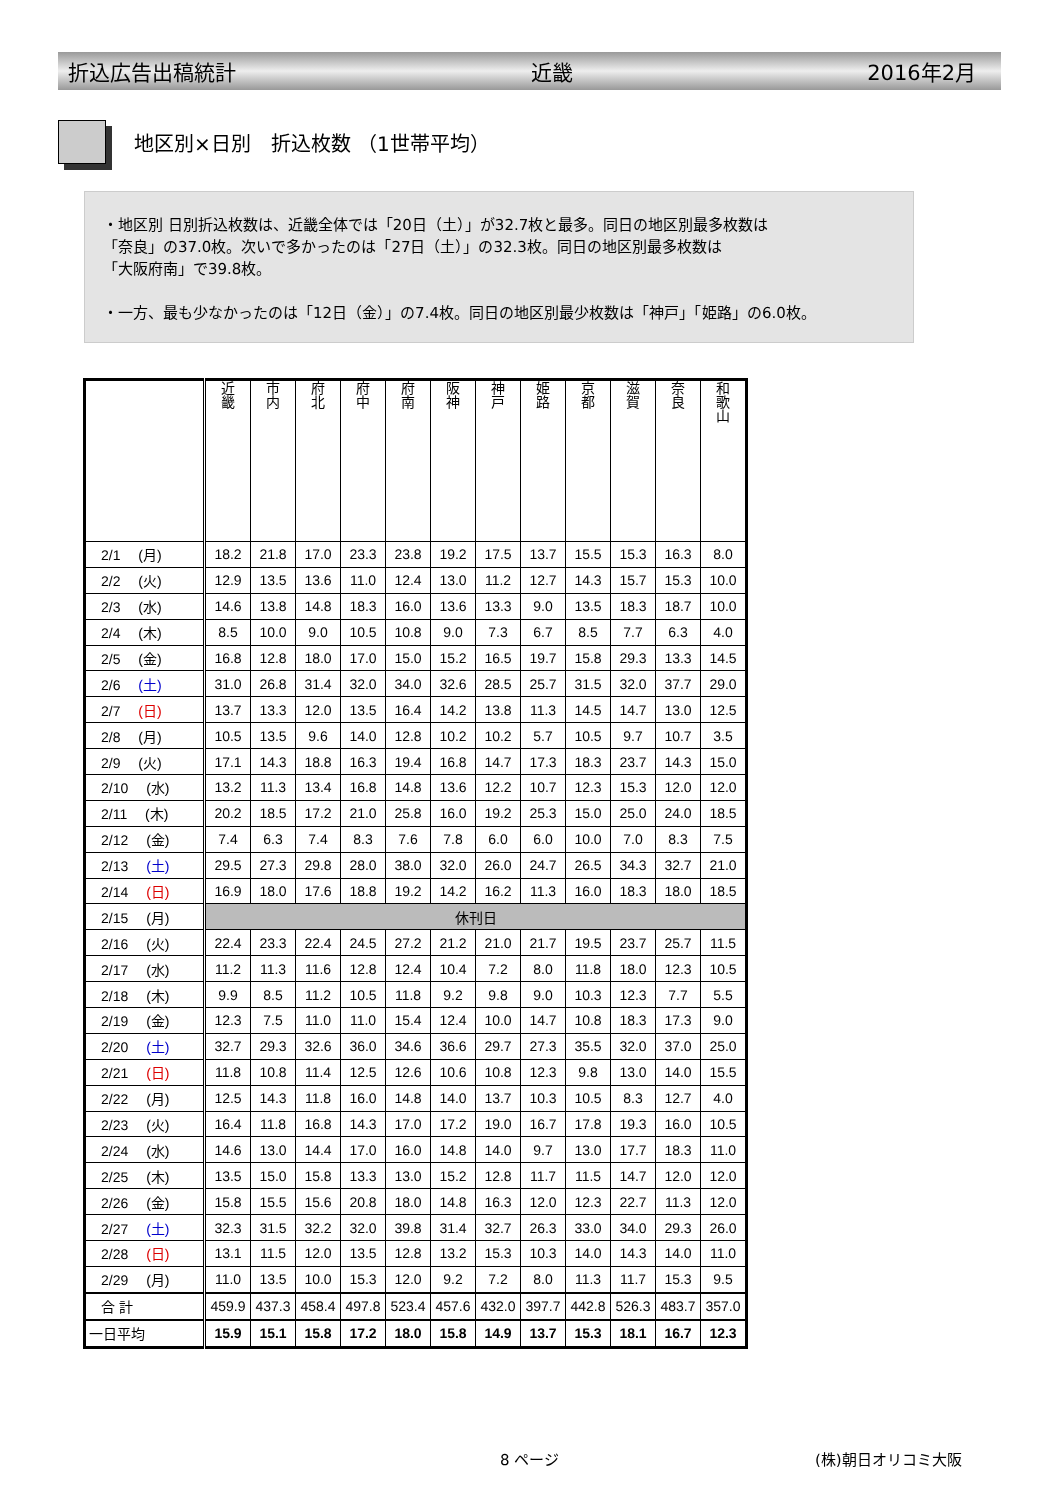折込広告出稿統計 近畿 2016年2月
地区別×日別　折込枚数 （1世帯平均）
・地区別 日別折込枚数は、近畿全体では「20日（土）」が32.7枚と最多。同日の地区別最多枚数は
「奈良」の37.0枚。次いで多かったのは「27日（土）」の32.3枚。同日の地区別最多枚数は
「大阪府南」で39.8枚。
・一方、最も少なかったのは「12日（金）」の7.4枚。同日の地区別最少枚数は「神戸」「姫路」の6.0枚。
| | 近 畿 | 市 内 | 府 北 | 府 中 | 府 南 | 阪 神 | 神 戸 | 姫 路 | 京 都 | 滋 賀 | 奈 良 | 和 歌 山 |
| --- | --- | --- | --- | --- | --- | --- | --- | --- | --- | --- | --- | --- |
| 2/1 (月) | 18.2 | 21.8 | 17.0 | 23.3 | 23.8 | 19.2 | 17.5 | 13.7 | 15.5 | 15.3 | 16.3 | 8.0 |
| 2/2 (火) | 12.9 | 13.5 | 13.6 | 11.0 | 12.4 | 13.0 | 11.2 | 12.7 | 14.3 | 15.7 | 15.3 | 10.0 |
| 2/3 (水) | 14.6 | 13.8 | 14.8 | 18.3 | 16.0 | 13.6 | 13.3 | 9.0 | 13.5 | 18.3 | 18.7 | 10.0 |
| 2/4 (木) | 8.5 | 10.0 | 9.0 | 10.5 | 10.8 | 9.0 | 7.3 | 6.7 | 8.5 | 7.7 | 6.3 | 4.0 |
| 2/5 (金) | 16.8 | 12.8 | 18.0 | 17.0 | 15.0 | 15.2 | 16.5 | 19.7 | 15.8 | 29.3 | 13.3 | 14.5 |
| 2/6 (土) | 31.0 | 26.8 | 31.4 | 32.0 | 34.0 | 32.6 | 28.5 | 25.7 | 31.5 | 32.0 | 37.7 | 29.0 |
| 2/7 (日) | 13.7 | 13.3 | 12.0 | 13.5 | 16.4 | 14.2 | 13.8 | 11.3 | 14.5 | 14.7 | 13.0 | 12.5 |
| 2/8 (月) | 10.5 | 13.5 | 9.6 | 14.0 | 12.8 | 10.2 | 10.2 | 5.7 | 10.5 | 9.7 | 10.7 | 3.5 |
| 2/9 (火) | 17.1 | 14.3 | 18.8 | 16.3 | 19.4 | 16.8 | 14.7 | 17.3 | 18.3 | 23.7 | 14.3 | 15.0 |
| 2/10 (水) | 13.2 | 11.3 | 13.4 | 16.8 | 14.8 | 13.6 | 12.2 | 10.7 | 12.3 | 15.3 | 12.0 | 12.0 |
| 2/11 (木) | 20.2 | 18.5 | 17.2 | 21.0 | 25.8 | 16.0 | 19.2 | 25.3 | 15.0 | 25.0 | 24.0 | 18.5 |
| 2/12 (金) | 7.4 | 6.3 | 7.4 | 8.3 | 7.6 | 7.8 | 6.0 | 6.0 | 10.0 | 7.0 | 8.3 | 7.5 |
| 2/13 (土) | 29.5 | 27.3 | 29.8 | 28.0 | 38.0 | 32.0 | 26.0 | 24.7 | 26.5 | 34.3 | 32.7 | 21.0 |
| 2/14 (日) | 16.9 | 18.0 | 17.6 | 18.8 | 19.2 | 14.2 | 16.2 | 11.3 | 16.0 | 18.3 | 18.0 | 18.5 |
| 2/15 (月) | 休刊日 | | | | | | | | | | | |
| 2/16 (火) | 22.4 | 23.3 | 22.4 | 24.5 | 27.2 | 21.2 | 21.0 | 21.7 | 19.5 | 23.7 | 25.7 | 11.5 |
| 2/17 (水) | 11.2 | 11.3 | 11.6 | 12.8 | 12.4 | 10.4 | 7.2 | 8.0 | 11.8 | 18.0 | 12.3 | 10.5 |
| 2/18 (木) | 9.9 | 8.5 | 11.2 | 10.5 | 11.8 | 9.2 | 9.8 | 9.0 | 10.3 | 12.3 | 7.7 | 5.5 |
| 2/19 (金) | 12.3 | 7.5 | 11.0 | 11.0 | 15.4 | 12.4 | 10.0 | 14.7 | 10.8 | 18.3 | 17.3 | 9.0 |
| 2/20 (土) | 32.7 | 29.3 | 32.6 | 36.0 | 34.6 | 36.6 | 29.7 | 27.3 | 35.5 | 32.0 | 37.0 | 25.0 |
| 2/21 (日) | 11.8 | 10.8 | 11.4 | 12.5 | 12.6 | 10.6 | 10.8 | 12.3 | 9.8 | 13.0 | 14.0 | 15.5 |
| 2/22 (月) | 12.5 | 14.3 | 11.8 | 16.0 | 14.8 | 14.0 | 13.7 | 10.3 | 10.5 | 8.3 | 12.7 | 4.0 |
| 2/23 (火) | 16.4 | 11.8 | 16.8 | 14.3 | 17.0 | 17.2 | 19.0 | 16.7 | 17.8 | 19.3 | 16.0 | 10.5 |
| 2/24 (水) | 14.6 | 13.0 | 14.4 | 17.0 | 16.0 | 14.8 | 14.0 | 9.7 | 13.0 | 17.7 | 18.3 | 11.0 |
| 2/25 (木) | 13.5 | 15.0 | 15.8 | 13.3 | 13.0 | 15.2 | 12.8 | 11.7 | 11.5 | 14.7 | 12.0 | 12.0 |
| 2/26 (金) | 15.8 | 15.5 | 15.6 | 20.8 | 18.0 | 14.8 | 16.3 | 12.0 | 12.3 | 22.7 | 11.3 | 12.0 |
| 2/27 (土) | 32.3 | 31.5 | 32.2 | 32.0 | 39.8 | 31.4 | 32.7 | 26.3 | 33.0 | 34.0 | 29.3 | 26.0 |
| 2/28 (日) | 13.1 | 11.5 | 12.0 | 13.5 | 12.8 | 13.2 | 15.3 | 10.3 | 14.0 | 14.3 | 14.0 | 11.0 |
| 2/29 (月) | 11.0 | 13.5 | 10.0 | 15.3 | 12.0 | 9.2 | 7.2 | 8.0 | 11.3 | 11.7 | 15.3 | 9.5 |
| 合 計 | 459.9 | 437.3 | 458.4 | 497.8 | 523.4 | 457.6 | 432.0 | 397.7 | 442.8 | 526.3 | 483.7 | 357.0 |
| 一日平均 | 15.9 | 15.1 | 15.8 | 17.2 | 18.0 | 15.8 | 14.9 | 13.7 | 15.3 | 18.1 | 16.7 | 12.3 |
8 ページ (株)朝日オリコミ大阪